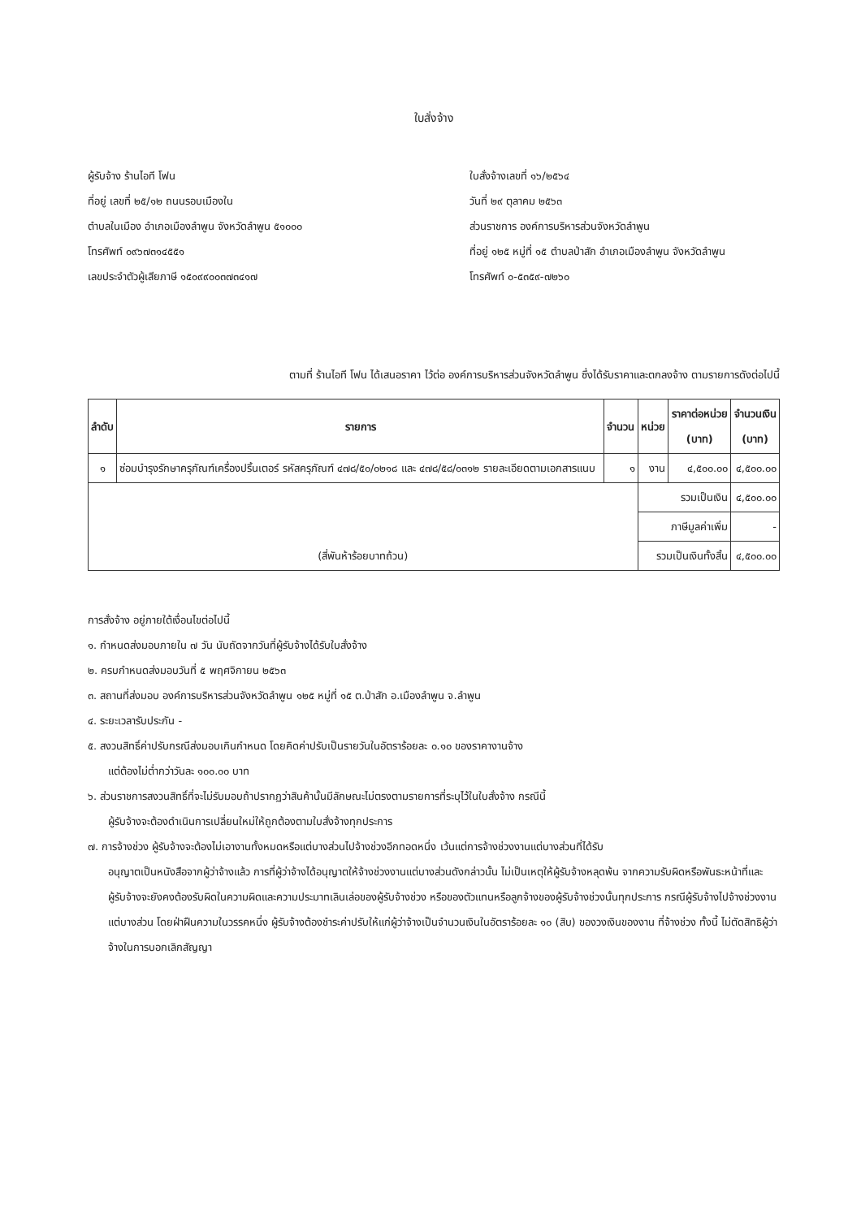ใบสั่งจ้าง
ผู้รับจ้าง ร้านไอที โฟน
ที่อยู่ เลขที่ ๒๕/๑๒ ถนนรอบเมืองใน
ตำบลในเมือง อำเภอเมืองลำพูน จังหวัดลำพูน ๕๑๐๐๐
โทรศัพท์ ๐๙๖๗๓๑๔๕๕๑
เลขประจำตัวผู้เสียภาษี ๑๕๐๙๙๐๐๓๗๓๔๑๗
ใบสั่งจ้างเลขที่ ๑๖/๒๕๖๔
วันที่ ๒๙ ตุลาคม ๒๕๖๓
ส่วนราชการ องค์การบริหารส่วนจังหวัดลำพูน
ที่อยู่ ๑๒๕ หมู่ที่ ๑๕ ตำบลป่าสัก อำเภอเมืองลำพูน จังหวัดลำพูน
โทรศัพท์ ๐-๕๓๕๙-๗๒๖๐
ตามที่ ร้านไอที โฟน ได้เสนอราคา ไว้ต่อ องค์การบริหารส่วนจังหวัดลำพูน ซึ่งได้รับราคาและตกลงจ้าง ตามรายการดังต่อไปนี้
| ลำดับ | รายการ | จำนวน | หน่วย | ราคาต่อหน่วย (บาท) | จำนวนเงิน (บาท) |
| --- | --- | --- | --- | --- | --- |
| ๑ | ซ่อมบำรุงรักษาครุภัณฑ์เครื่องปริ้นเตอร์ รหัสครุภัณฑ์ ๔๗๘/๕๐/๐๒๑๘ และ ๔๗๘/๕๘/๐๓๑๒ รายละเอียดตามเอกสารแนบ | ๑ | งาน | ๔,๕๐๐.๐๐ | ๔,๕๐๐.๐๐ |
| (สี่พันห้าร้อยบาทถ้วน) | | | รวมเป็นเงิน | | ๔,๕๐๐.๐๐ |
| | | | ภาษีมูลค่าเพิ่ม | | - |
| | | | รวมเป็นเงินทั้งสิ้น | | ๔,๕๐๐.๐๐ |
การสั่งจ้าง อยู่ภายใต้เงื่อนไขต่อไปนี้
๑. กำหนดส่งมอบภายใน ๗ วัน นับถัดจากวันที่ผู้รับจ้างได้รับใบสั่งจ้าง
๒. ครบกำหนดส่งมอบวันที่ ๕ พฤศจิกายน ๒๕๖๓
๓. สถานที่ส่งมอบ องค์การบริหารส่วนจังหวัดลำพูน ๑๒๕ หมู่ที่ ๑๕ ต.ป่าสัก อ.เมืองลำพูน จ.ลำพูน
๔. ระยะเวลารับประกัน -
๕. สงวนสิทธิ์ค่าปรับกรณีส่งมอบเกินกำหนด โดยคิดค่าปรับเป็นรายวันในอัตราร้อยละ ๐.๑๐ ของราคางานจ้าง
แต่ต้องไม่ต่ำกว่าวันละ ๑๐๐.๐๐ บาท
๖. ส่วนราชการสงวนสิทธิ์ที่จะไม่รับมอบถ้าปรากฏว่าสินค้านั้นมีลักษณะไม่ตรงตามรายการที่ระบุไว้ในใบสั่งจ้าง กรณีนี้
ผู้รับจ้างจะต้องดำเนินการเปลี่ยนใหม่ให้ถูกต้องตามใบสั่งจ้างทุกประการ
๗. การจ้างช่วง ผู้รับจ้างจะต้องไม่เอางานทั้งหมดหรือแต่บางส่วนไปจ้างช่วงอีกทอดหนึ่ง เว้นแต่การจ้างช่วงงานแต่บางส่วนที่ได้รับ
อนุญาตเป็นหนังสือจากผู้ว่าจ้างแล้ว การที่ผู้ว่าจ้างได้อนุญาตให้จ้างช่วงงานแต่บางส่วนดังกล่าวนั้น ไม่เป็นเหตุให้ผู้รับจ้างหลุดพ้น จากความรับผิดหรือพันธะหน้าที่และผู้รับจ้างจะยังคงต้องรับผิดในความผิดและความประมาทเลินเล่อของผู้รับจ้างช่วง หรือของตัวแทนหรือลูกจ้างของผู้รับจ้างช่วงนั้นทุกประการ กรณีผู้รับจ้างไปจ้างช่วงงานแต่บางส่วน โดยฝ่าฝืนความในวรรคหนึ่ง ผู้รับจ้างต้องชำระค่าปรับให้แก่ผู้ว่าจ้างเป็นจำนวนเงินในอัตราร้อยละ ๑๐ (สิบ) ของวงเงินของงาน ที่จ้างช่วง ทั้งนี้ ไม่ตัดสิทธิผู้ว่าจ้างในการบอกเลิกสัญญา